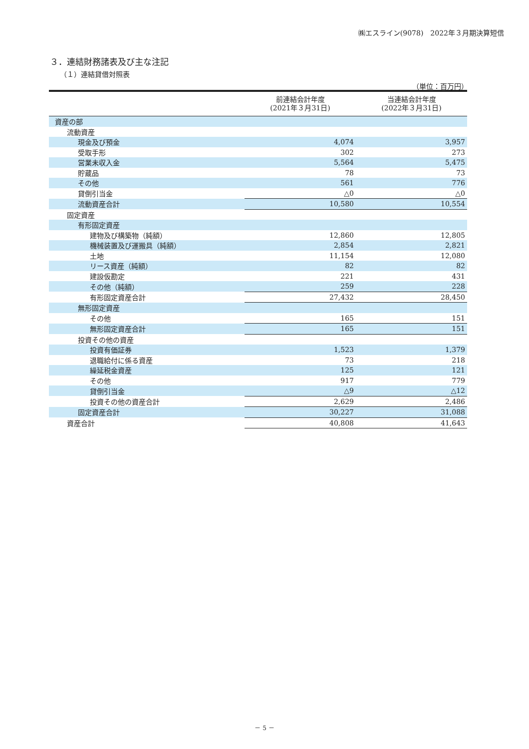㈱エスライン(9078)　2022年３月期決算短信
３．連結財務諸表及び主な注記
（１）連結貸借対照表
（単位：百万円）
| | 前連結会計年度 (2021年３月31日) | 当連結会計年度 (2022年３月31日) |
| --- | --- | --- |
| 資産の部 | | |
| 流動資産 | | |
| 現金及び預金 | 4,074 | 3,957 |
| 受取手形 | 302 | 273 |
| 営業未収入金 | 5,564 | 5,475 |
| 貯蔵品 | 78 | 73 |
| その他 | 561 | 776 |
| 貸倒引当金 | △0 | △0 |
| 流動資産合計 | 10,580 | 10,554 |
| 固定資産 | | |
| 有形固定資産 | | |
| 建物及び構築物（純額） | 12,860 | 12,805 |
| 機械装置及び運搬具（純額） | 2,854 | 2,821 |
| 土地 | 11,154 | 12,080 |
| リース資産（純額） | 82 | 82 |
| 建設仮勘定 | 221 | 431 |
| その他（純額） | 259 | 228 |
| 有形固定資産合計 | 27,432 | 28,450 |
| 無形固定資産 | | |
| その他 | 165 | 151 |
| 無形固定資産合計 | 165 | 151 |
| 投資その他の資産 | | |
| 投資有価証券 | 1,523 | 1,379 |
| 退職給付に係る資産 | 73 | 218 |
| 繰延税金資産 | 125 | 121 |
| その他 | 917 | 779 |
| 貸倒引当金 | △9 | △12 |
| 投資その他の資産合計 | 2,629 | 2,486 |
| 固定資産合計 | 30,227 | 31,088 |
| 資産合計 | 40,808 | 41,643 |
－ 5 －